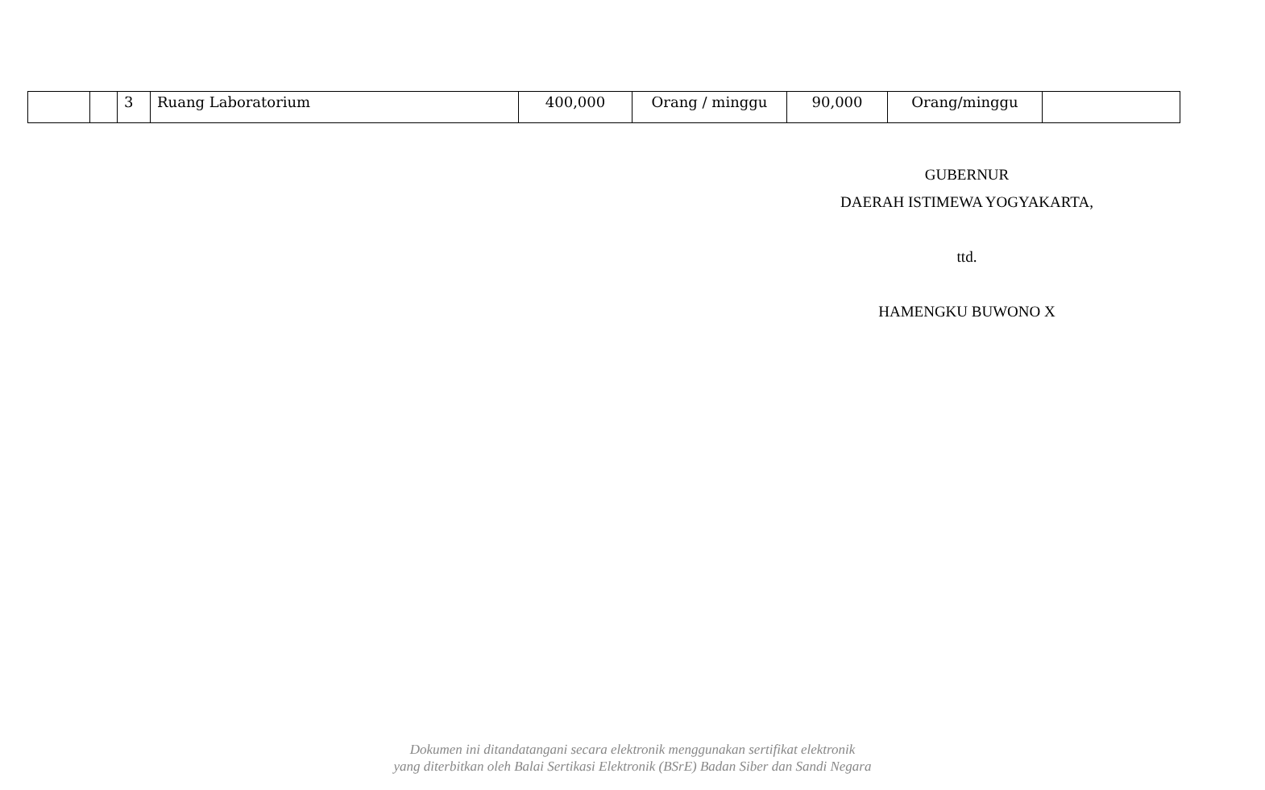| | | 3 | Ruang Laboratorium | 400,000 | Orang / minggu | 90,000 | Orang/minggu | |
GUBERNUR
DAERAH ISTIMEWA YOGYAKARTA,
ttd.
HAMENGKU BUWONO X
Dokumen ini ditandatangani secara elektronik menggunakan sertifikat elektronik
yang diterbitkan oleh Balai Sertikasi Elektronik (BSrE) Badan Siber dan Sandi Negara